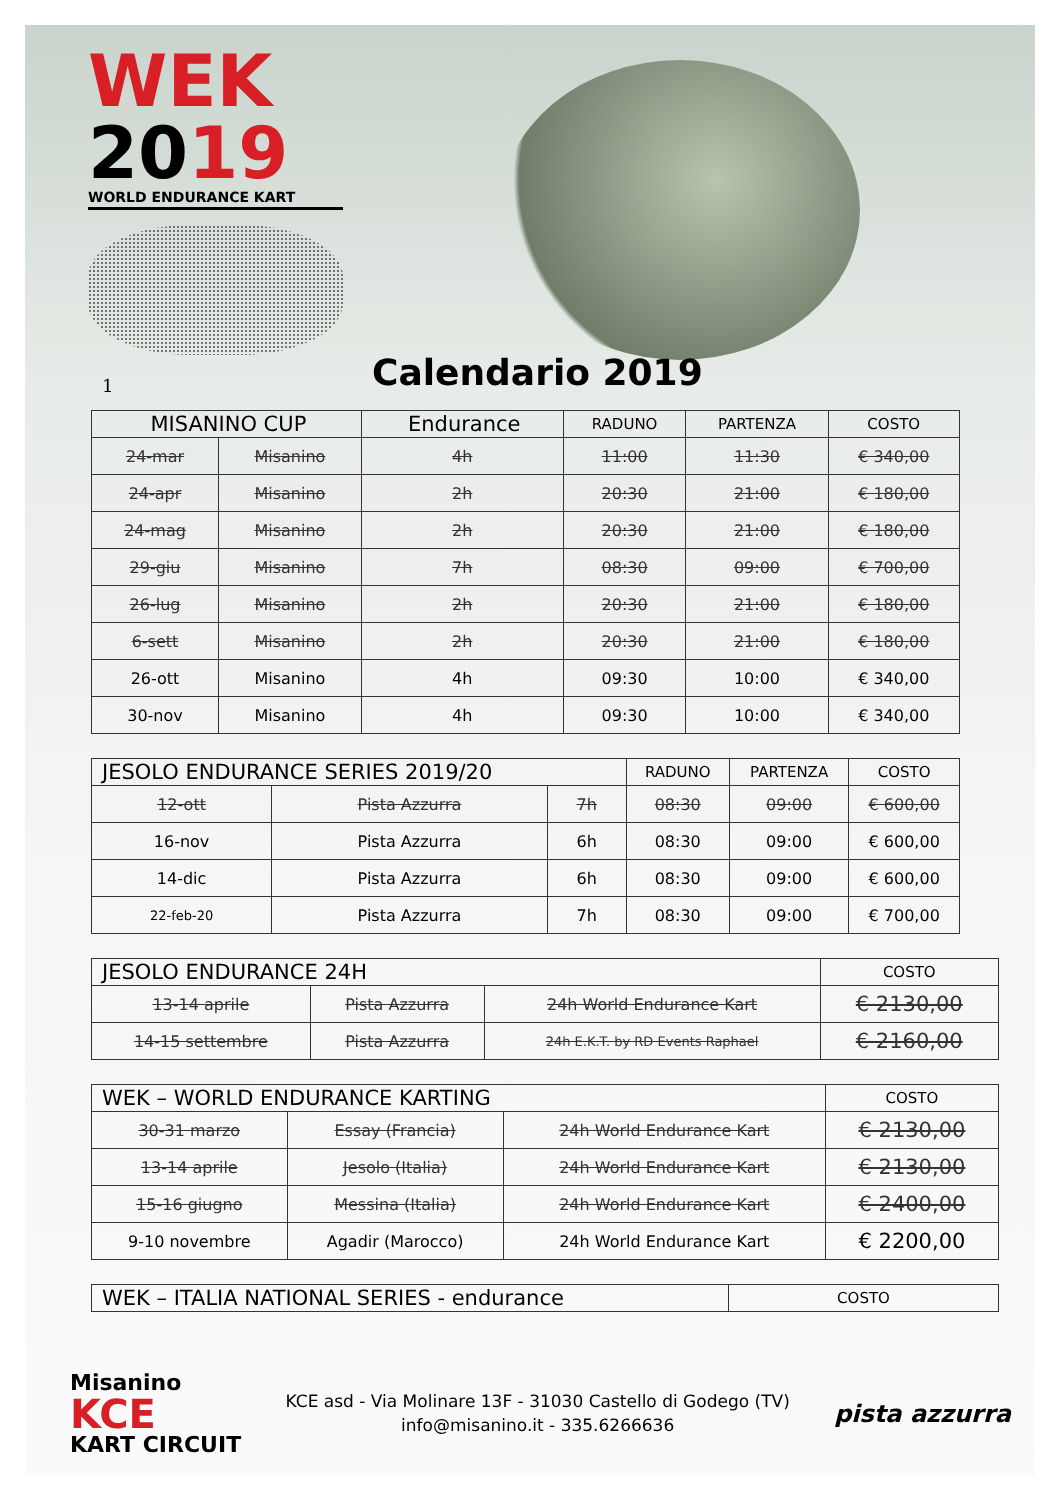WEK
2019
WORLD ENDURANCE KART
1 Calendario 2019
| MISANINO CUP | | Endurance | RADUNO | PARTENZA | COSTO |
| --- | --- | --- | --- | --- | --- |
| 24-mar | Misanino | 4h | 11:00 | 11:30 | € 340,00 |
| 24-apr | Misanino | 2h | 20:30 | 21:00 | € 180,00 |
| 24-mag | Misanino | 2h | 20:30 | 21:00 | € 180,00 |
| 29-giu | Misanino | 7h | 08:30 | 09:00 | € 700,00 |
| 26-lug | Misanino | 2h | 20:30 | 21:00 | € 180,00 |
| 6-sett | Misanino | 2h | 20:30 | 21:00 | € 180,00 |
| 26-ott | Misanino | 4h | 09:30 | 10:00 | € 340,00 |
| 30-nov | Misanino | 4h | 09:30 | 10:00 | € 340,00 |
| JESOLO ENDURANCE SERIES 2019/20 | | | RADUNO | PARTENZA | COSTO |
| --- | --- | --- | --- | --- | --- |
| 12-ott | Pista Azzurra | 7h | 08:30 | 09:00 | € 600,00 |
| 16-nov | Pista Azzurra | 6h | 08:30 | 09:00 | € 600,00 |
| 14-dic | Pista Azzurra | 6h | 08:30 | 09:00 | € 600,00 |
| 22-feb-20 | Pista Azzurra | 7h | 08:30 | 09:00 | € 700,00 |
| JESOLO ENDURANCE 24H | | | COSTO |
| --- | --- | --- | --- |
| 13-14 aprile | Pista Azzurra | 24h World Endurance Kart | € 2130,00 |
| 14-15 settembre | Pista Azzurra | 24h E.K.T. by RD Events Raphael | € 2160,00 |
| WEK – WORLD ENDURANCE KARTING | | | COSTO |
| --- | --- | --- | --- |
| 30-31 marzo | Essay (Francia) | 24h World Endurance Kart | € 2130,00 |
| 13-14 aprile | Jesolo (Italia) | 24h World Endurance Kart | € 2130,00 |
| 15-16 giugno | Messina (Italia) | 24h World Endurance Kart | € 2400,00 |
| 9-10 novembre | Agadir (Marocco) | 24h World Endurance Kart | € 2200,00 |
| WEK – ITALIA NATIONAL SERIES - endurance | COSTO |
| --- | --- |
Misanino
KCE
KART CIRCUIT
KCE asd - Via Molinare 13F - 31030 Castello di Godego (TV)
info@misanino.it - 335.6266636
pista azzurra